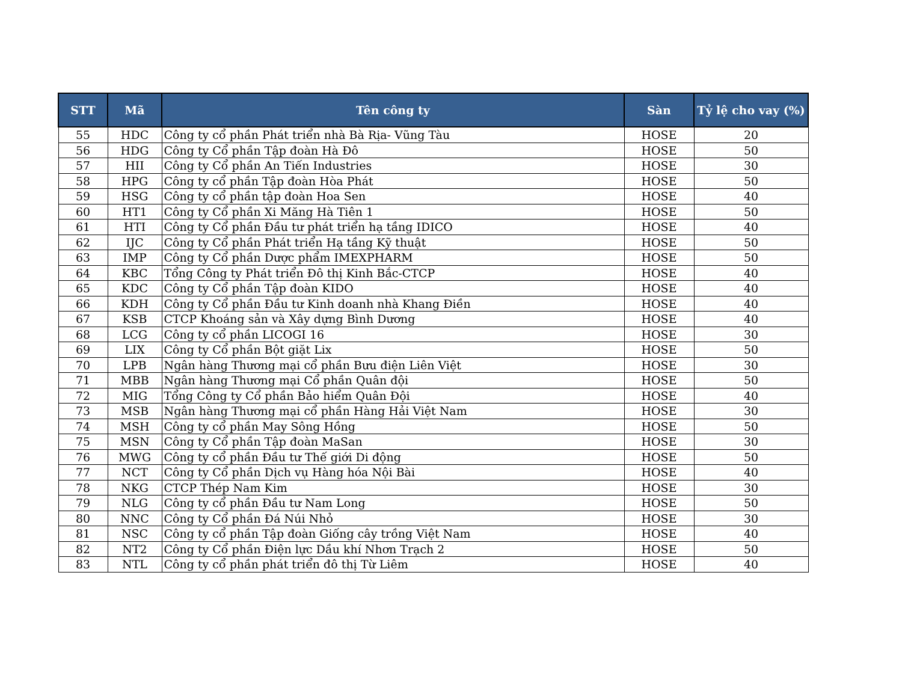| STT | Mã | Tên công ty | Sàn | Tỷ lệ cho vay (%) |
| --- | --- | --- | --- | --- |
| 55 | HDC | Công ty cổ phần Phát triển nhà Bà Rịa- Vũng Tàu | HOSE | 20 |
| 56 | HDG | Công ty Cổ phần Tập đoàn Hà Đô | HOSE | 50 |
| 57 | HII | Công ty Cổ phần An Tiến Industries | HOSE | 30 |
| 58 | HPG | Công ty cổ phần Tập đoàn Hòa Phát | HOSE | 50 |
| 59 | HSG | Công ty cổ phần tập đoàn Hoa Sen | HOSE | 40 |
| 60 | HT1 | Công ty Cổ phần Xi Măng Hà Tiên 1 | HOSE | 50 |
| 61 | HTI | Công ty Cổ phần Đầu tư phát triển hạ tầng IDICO | HOSE | 40 |
| 62 | IJC | Công ty Cổ phần Phát triển Hạ tầng Kỹ thuật | HOSE | 50 |
| 63 | IMP | Công ty Cổ phần Dược phẩm IMEXPHARM | HOSE | 50 |
| 64 | KBC | Tổng Công ty Phát triển Đô thị Kinh Bắc-CTCP | HOSE | 40 |
| 65 | KDC | Công ty Cổ phần Tập đoàn KIDO | HOSE | 40 |
| 66 | KDH | Công ty Cổ phần Đầu tư Kinh doanh nhà Khang Điền | HOSE | 40 |
| 67 | KSB | CTCP Khoáng sản và Xây dựng Bình Dương | HOSE | 40 |
| 68 | LCG | Công ty cổ phần LICOGI 16 | HOSE | 30 |
| 69 | LIX | Công ty Cổ phần Bột giặt Lix | HOSE | 50 |
| 70 | LPB | Ngân hàng Thương mại cổ phần Bưu điện Liên Việt | HOSE | 30 |
| 71 | MBB | Ngân hàng Thương mại Cổ phần Quân đội | HOSE | 50 |
| 72 | MIG | Tổng Công ty Cổ phần Bảo hiểm Quân Đội | HOSE | 40 |
| 73 | MSB | Ngân hàng Thương mại cổ phần Hàng Hải Việt Nam | HOSE | 30 |
| 74 | MSH | Công ty cổ phần May Sông Hồng | HOSE | 50 |
| 75 | MSN | Công ty Cổ phần Tập đoàn MaSan | HOSE | 30 |
| 76 | MWG | Công ty cổ phần Đầu tư Thế giới Di động | HOSE | 50 |
| 77 | NCT | Công ty Cổ phần Dịch vụ Hàng hóa Nội Bài | HOSE | 40 |
| 78 | NKG | CTCP Thép Nam Kim | HOSE | 30 |
| 79 | NLG | Công ty cổ phần Đầu tư Nam Long | HOSE | 50 |
| 80 | NNC | Công ty Cổ phần Đá Núi Nhỏ | HOSE | 30 |
| 81 | NSC | Công ty cổ phần Tập đoàn Giống cây trồng Việt Nam | HOSE | 40 |
| 82 | NT2 | Công ty Cổ phần Điện lực Dầu khí Nhơn Trạch 2 | HOSE | 50 |
| 83 | NTL | Công ty cổ phần phát triển đô thị Từ Liêm | HOSE | 40 |